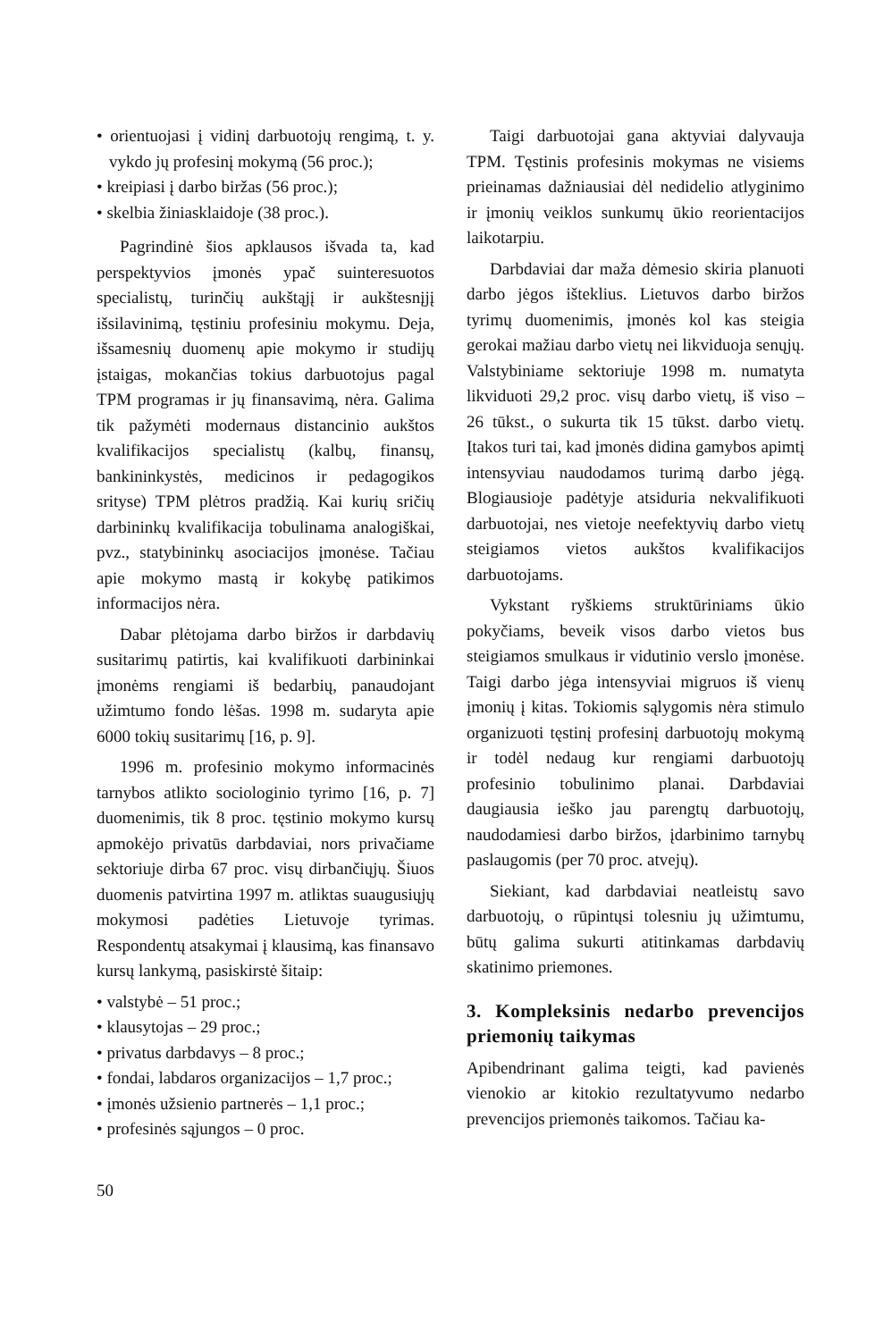• orientuojasi į vidinį darbuotojų rengimą, t. y. vykdo jų profesinį mokymą (56 proc.);
• kreipiasi į darbo biržas (56 proc.);
• skelbia žiniasklaidoje (38 proc.).
Pagrindinė šios apklausos išvada ta, kad perspektyvios įmonės ypač suinteresuotos specialistų, turinčių aukštąjį ir aukštesnįjį išsilavinimą, tęstiniu profesiniu mokymu. Deja, išsamesnių duomenų apie mokymo ir studijų įstaigas, mokančias tokius darbuotojus pagal TPM programas ir jų finansavimą, nėra. Galima tik pažymėti modernaus distancinio aukštos kvalifikacijos specialistų (kalbų, finansų, bankininkystės, medicinos ir pedagogikos srityse) TPM plėtros pradžią. Kai kurių sričių darbininkų kvalifikacija tobulinama analogiškai, pvz., statybininkų asociacijos įmonėse. Tačiau apie mokymo mastą ir kokybę patikimos informacijos nėra.
Dabar plėtojama darbo biržos ir darbdavių susitarimų patirtis, kai kvalifikuoti darbininkai įmonėms rengiami iš bedarbių, panaudojant užimtumo fondo lėšas. 1998 m. sudaryta apie 6000 tokių susitarimų [16, p. 9].
1996 m. profesinio mokymo informacinės tarnybos atlikto sociologinio tyrimo [16, p. 7] duomenimis, tik 8 proc. tęstinio mokymo kursų apmokėjo privatūs darbdaviai, nors privačiame sektoriuje dirba 67 proc. visų dirbančiųjų. Šiuos duomenis patvirtina 1997 m. atliktas suaugusiųjų mokymosi padėties Lietuvoje tyrimas. Respondentų atsakymai į klausimą, kas finansavo kursų lankymą, pasiskirstė šitaip:
• valstybė – 51 proc.;
• klausytojas – 29 proc.;
• privatus darbdavys – 8 proc.;
• fondai, labdaros organizacijos – 1,7 proc.;
• įmonės užsienio partnerės – 1,1 proc.;
• profesinės sąjungos – 0 proc.
Taigi darbuotojai gana aktyviai dalyvauja TPM. Tęstinis profesinis mokymas ne visiems prieinamas dažniausiai dėl nedidelio atlyginimo ir įmonių veiklos sunkumų ūkio reorientacijos laikotarpiu.
Darbdaviai dar maža dėmesio skiria planuoti darbo jėgos išteklius. Lietuvos darbo biržos tyrimų duomenimis, įmonės kol kas steigia gerokai mažiau darbo vietų nei likviduoja senųjų. Valstybiniame sektoriuje 1998 m. numatyta likviduoti 29,2 proc. visų darbo vietų, iš viso – 26 tūkst., o sukurta tik 15 tūkst. darbo vietų. Įtakos turi tai, kad įmonės didina gamybos apimtį intensyviau naudodamos turimą darbo jėgą. Blogiausioje padėtyje atsiduria nekvalifikuoti darbuotojai, nes vietoje neefektyvių darbo vietų steigiamos vietos aukštos kvalifikacijos darbuotojams.
Vykstant ryškiems struktūriniams ūkio pokyčiams, beveik visos darbo vietos bus steigiamos smulkaus ir vidutinio verslo įmonėse. Taigi darbo jėga intensyviai migruos iš vienų įmonių į kitas. Tokiomis sąlygomis nėra stimulo organizuoti tęstinį profesinį darbuotojų mokymą ir todėl nedaug kur rengiami darbuotojų profesinio tobulinimo planai. Darbdaviai daugiausia ieško jau parengtų darbuotojų, naudodamiesi darbo biržos, įdarbinimo tarnybų paslaugomis (per 70 proc. atvejų).
Siekiant, kad darbdaviai neatleistų savo darbuotojų, o rūpintųsi tolesniu jų užimtumu, būtų galima sukurti atitinkamas darbdavių skatinimo priemones.
3. Kompleksinis nedarbo prevencijos priemonių taikymas
Apibendrinant galima teigti, kad pavienės vienokio ar kitokio rezultatyvumo nedarbo prevencijos priemonės taikomos. Tačiau ka-
50